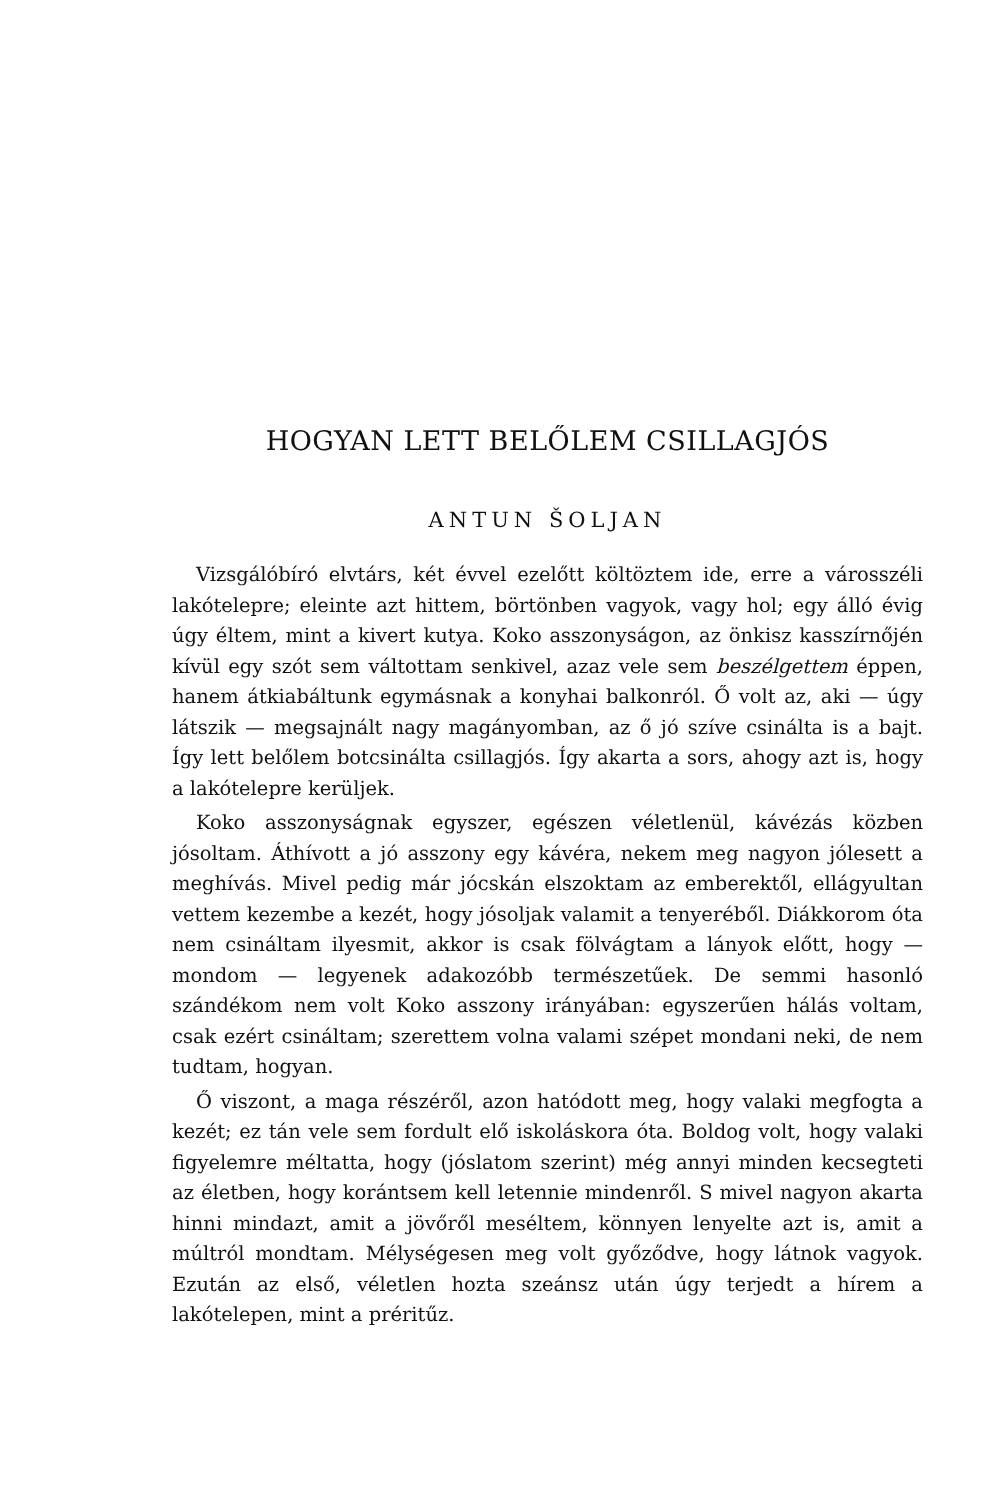HOGYAN LETT BELŐLEM CSILLAGJÓS
ANTUN ŠOLJAN
Vizsgálóbíró elvtárs, két évvel ezelőtt költöztem ide, erre a városszéli lakótelepre; eleinte azt hittem, börtönben vagyok, vagy hol; egy álló évig úgy éltem, mint a kivert kutya. Koko asszonyságon, az önkisz kasszírnőjén kívül egy szót sem váltottam senkivel, azaz vele sem beszélgettem éppen, hanem átkiabáltunk egymásnak a konyhai balkonról. Ő volt az, aki — úgy látszik — megsajnált nagy magányomban, az ő jó szíve csinálta is a bajt. Így lett belőlem botcsinálta csillagjós. Így akarta a sors, ahogy azt is, hogy a lakótelepre kerüljek.
Koko asszonyságnak egyszer, egészen véletlenül, kávézás közben jósoltam. Áthívott a jó asszony egy kávéra, nekem meg nagyon jólesett a meghívás. Mivel pedig már jócskán elszoktam az emberektől, ellágyultan vettem kezembe a kezét, hogy jósoljak valamit a tenyeréből. Diákkorom óta nem csináltam ilyesmit, akkor is csak fölvágtam a lányok előtt, hogy — mondom — legyenek adakozóbb természetűek. De semmi hasonló szándékom nem volt Koko asszony irányában: egyszerűen hálás voltam, csak ezért csináltam; szerettem volna valami szépet mondani neki, de nem tudtam, hogyan.
Ő viszont, a maga részéről, azon hatódott meg, hogy valaki megfogta a kezét; ez tán vele sem fordult elő iskoláskora óta. Boldog volt, hogy valaki figyelemre méltatta, hogy (jóslatom szerint) még annyi minden kecsegteti az életben, hogy korántsem kell letennie mindenről. S mivel nagyon akarta hinni mindazt, amit a jövőről meséltem, könnyen lenyelte azt is, amit a múltról mondtam. Mélységesen meg volt győződve, hogy látnok vagyok. Ezután az első, véletlen hozta szeánsz után úgy terjedt a hírem a lakótelepen, mint a préritűz.